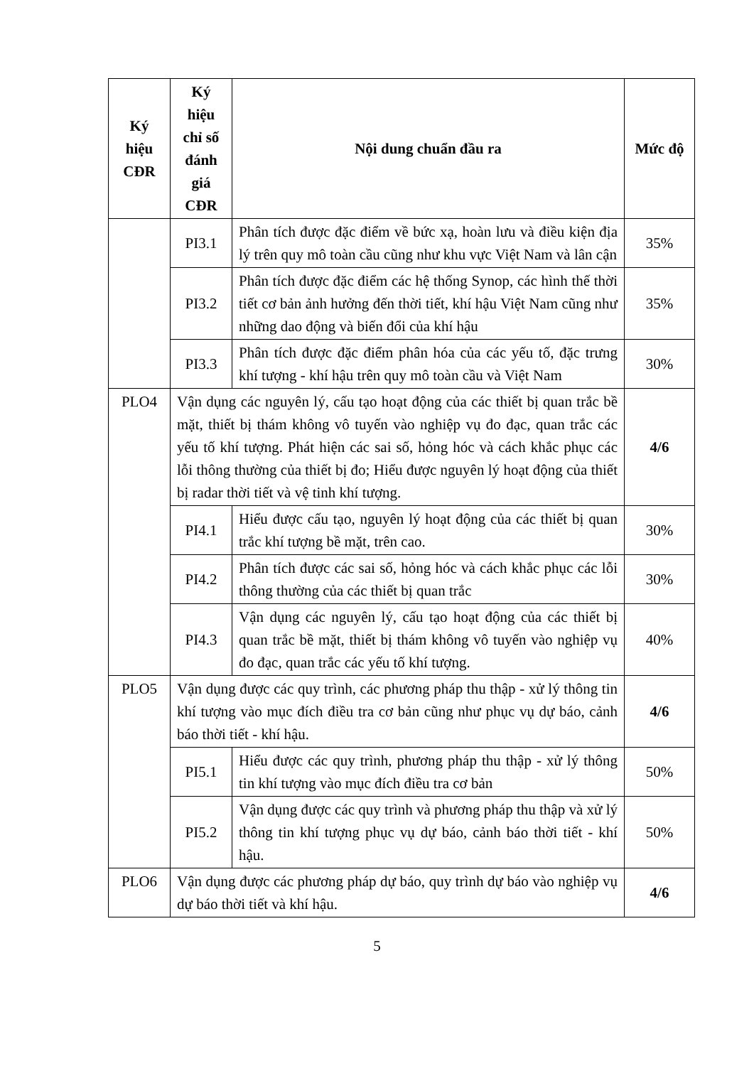| Ký hiệu CĐR | Ký hiệu chỉ số đánh giá CĐR | Nội dung chuẩn đầu ra | Mức độ |
| --- | --- | --- | --- |
| | PI3.1 | Phân tích được đặc điểm về bức xạ, hoàn lưu và điều kiện địa lý trên quy mô toàn cầu cũng như khu vực Việt Nam và lân cận | 35% |
| | PI3.2 | Phân tích được đặc điểm các hệ thống Synop, các hình thế thời tiết cơ bản ảnh hưởng đến thời tiết, khí hậu Việt Nam cũng như những dao động và biến đổi của khí hậu | 35% |
| | PI3.3 | Phân tích được đặc điểm phân hóa của các yếu tố, đặc trưng khí tượng - khí hậu trên quy mô toàn cầu và Việt Nam | 30% |
| PLO4 | Vận dụng các nguyên lý, cấu tạo hoạt động của các thiết bị quan trắc bề mặt, thiết bị thám không vô tuyến vào nghiệp vụ đo đạc, quan trắc các yếu tố khí tượng. Phát hiện các sai số, hỏng hóc và cách khắc phục các lỗi thông thường của thiết bị đo; Hiểu được nguyên lý hoạt động của thiết bị radar thời tiết và vệ tinh khí tượng. | | 4/6 |
| | PI4.1 | Hiểu được cấu tạo, nguyên lý hoạt động của các thiết bị quan trắc khí tượng bề mặt, trên cao. | 30% |
| | PI4.2 | Phân tích được các sai số, hỏng hóc và cách khắc phục các lỗi thông thường của các thiết bị quan trắc | 30% |
| | PI4.3 | Vận dụng các nguyên lý, cấu tạo hoạt động của các thiết bị quan trắc bề mặt, thiết bị thám không vô tuyến vào nghiệp vụ đo đạc, quan trắc các yếu tố khí tượng. | 40% |
| PLO5 | Vận dụng được các quy trình, các phương pháp thu thập - xử lý thông tin khí tượng vào mục đích điều tra cơ bản cũng như phục vụ dự báo, cảnh báo thời tiết - khí hậu. | | 4/6 |
| | PI5.1 | Hiểu được các quy trình, phương pháp thu thập - xử lý thông tin khí tượng vào mục đích điều tra cơ bản | 50% |
| | PI5.2 | Vận dụng được các quy trình và phương pháp thu thập và xử lý thông tin khí tượng phục vụ dự báo, cảnh báo thời tiết - khí hậu. | 50% |
| PLO6 | Vận dụng được các phương pháp dự báo, quy trình dự báo vào nghiệp vụ dự báo thời tiết và khí hậu. | | 4/6 |
5